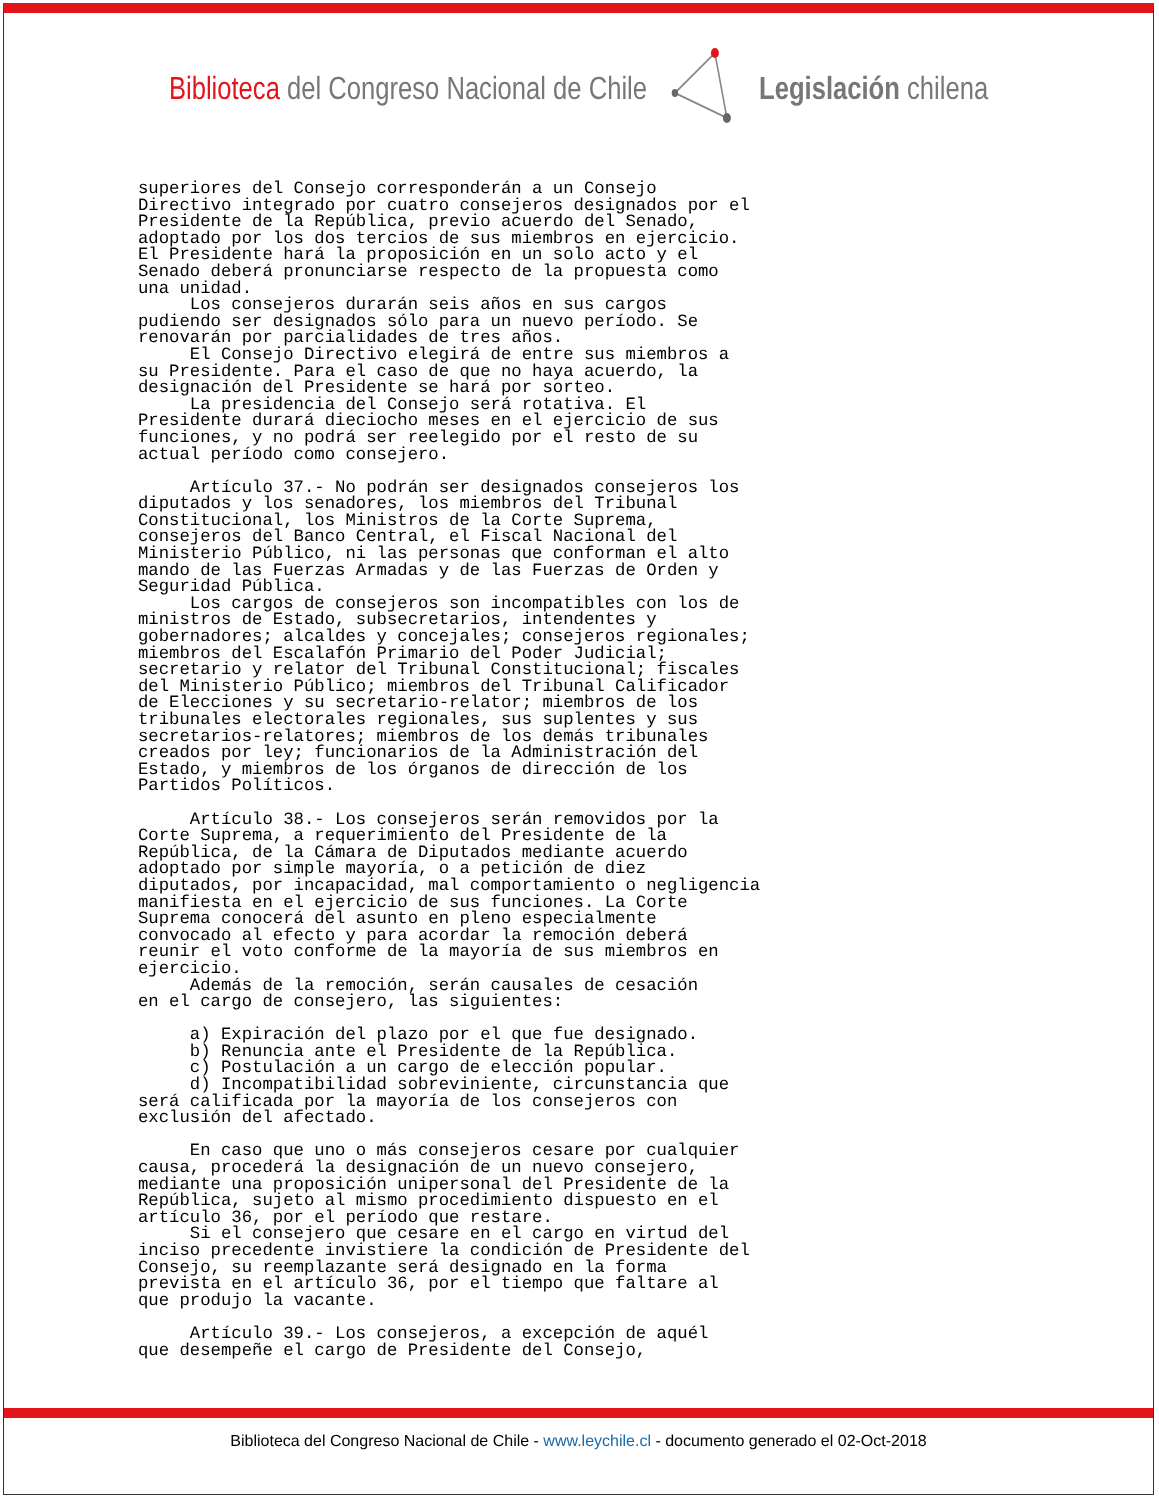Biblioteca del Congreso Nacional de Chile
Legislación chilena
superiores del Consejo corresponderán a un Consejo
Directivo integrado por cuatro consejeros designados por el
Presidente de la República, previo acuerdo del Senado,
adoptado por los dos tercios de sus miembros en ejercicio.
El Presidente hará la proposición en un solo acto y el
Senado deberá pronunciarse respecto de la propuesta como
una unidad.
     Los consejeros durarán seis años en sus cargos
pudiendo ser designados sólo para un nuevo período. Se
renovarán por parcialidades de tres años.
     El Consejo Directivo elegirá de entre sus miembros a
su Presidente. Para el caso de que no haya acuerdo, la
designación del Presidente se hará por sorteo.
     La presidencia del Consejo será rotativa. El
Presidente durará dieciocho meses en el ejercicio de sus
funciones, y no podrá ser reelegido por el resto de su
actual período como consejero.

     Artículo 37.- No podrán ser designados consejeros los
diputados y los senadores, los miembros del Tribunal
Constitucional, los Ministros de la Corte Suprema,
consejeros del Banco Central, el Fiscal Nacional del
Ministerio Público, ni las personas que conforman el alto
mando de las Fuerzas Armadas y de las Fuerzas de Orden y
Seguridad Pública.
     Los cargos de consejeros son incompatibles con los de
ministros de Estado, subsecretarios, intendentes y
gobernadores; alcaldes y concejales; consejeros regionales;
miembros del Escalafón Primario del Poder Judicial;
secretario y relator del Tribunal Constitucional; fiscales
del Ministerio Público; miembros del Tribunal Calificador
de Elecciones y su secretario-relator; miembros de los
tribunales electorales regionales, sus suplentes y sus
secretarios-relatores; miembros de los demás tribunales
creados por ley; funcionarios de la Administración del
Estado, y miembros de los órganos de dirección de los
Partidos Políticos.

     Artículo 38.- Los consejeros serán removidos por la
Corte Suprema, a requerimiento del Presidente de la
República, de la Cámara de Diputados mediante acuerdo
adoptado por simple mayoría, o a petición de diez
diputados, por incapacidad, mal comportamiento o negligencia
manifiesta en el ejercicio de sus funciones. La Corte
Suprema conocerá del asunto en pleno especialmente
convocado al efecto y para acordar la remoción deberá
reunir el voto conforme de la mayoría de sus miembros en
ejercicio.
     Además de la remoción, serán causales de cesación
en el cargo de consejero, las siguientes:

     a) Expiración del plazo por el que fue designado.
     b) Renuncia ante el Presidente de la República.
     c) Postulación a un cargo de elección popular.
     d) Incompatibilidad sobreviniente, circunstancia que
será calificada por la mayoría de los consejeros con
exclusión del afectado.

     En caso que uno o más consejeros cesare por cualquier
causa, procederá la designación de un nuevo consejero,
mediante una proposición unipersonal del Presidente de la
República, sujeto al mismo procedimiento dispuesto en el
artículo 36, por el período que restare.
     Si el consejero que cesare en el cargo en virtud del
inciso precedente invistiere la condición de Presidente del
Consejo, su reemplazante será designado en la forma
prevista en el artículo 36, por el tiempo que faltare al
que produjo la vacante.

     Artículo 39.- Los consejeros, a excepción de aquél
que desempeñe el cargo de Presidente del Consejo,
Biblioteca del Congreso Nacional de Chile - www.leychile.cl - documento generado el 02-Oct-2018